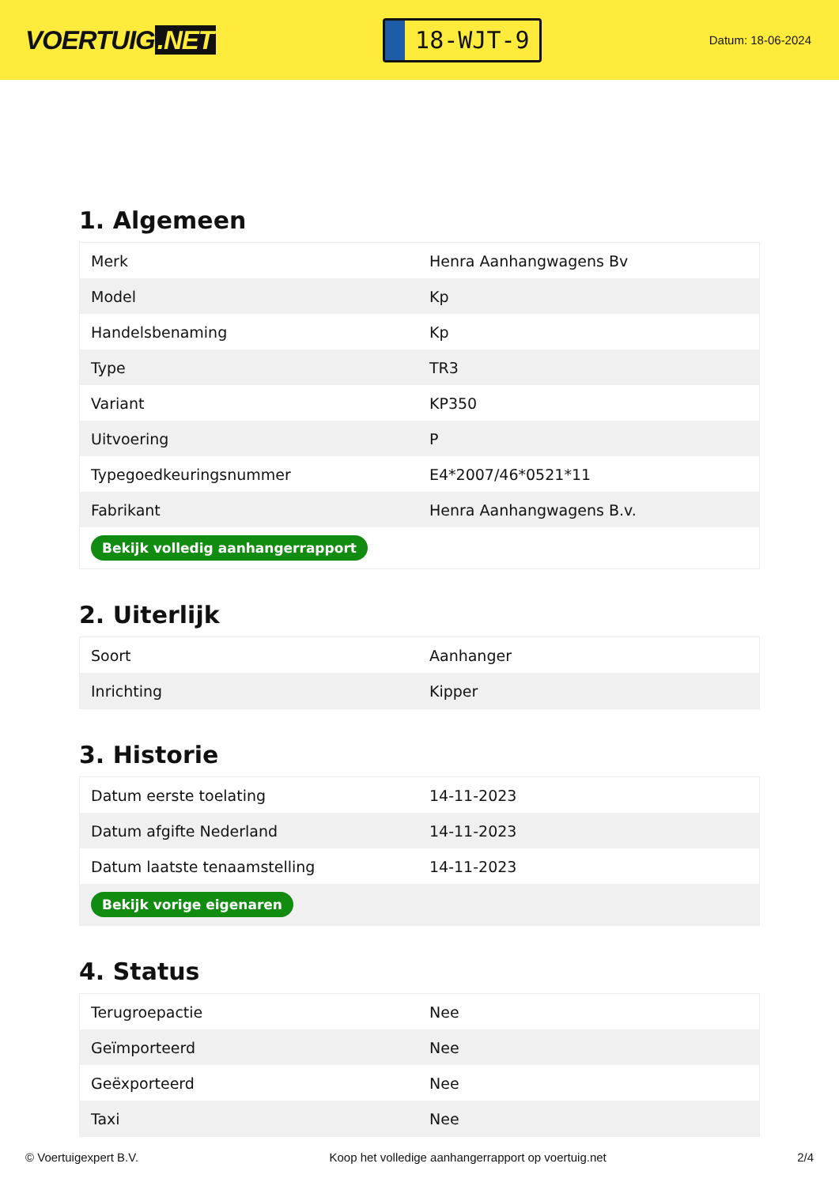VOERTUIG.NET
18-WJT-9
Datum: 18-06-2024
1. Algemeen
| Merk | Henra Aanhangwagens Bv |
| Model | Kp |
| Handelsbenaming | Kp |
| Type | TR3 |
| Variant | KP350 |
| Uitvoering | P |
| Typegoedkeuringsnummer | E4*2007/46*0521*11 |
| Fabrikant | Henra Aanhangwagens B.v. |
| Bekijk volledig aanhangerrapport | |
2. Uiterlijk
| Soort | Aanhanger |
| Inrichting | Kipper |
3. Historie
| Datum eerste toelating | 14-11-2023 |
| Datum afgifte Nederland | 14-11-2023 |
| Datum laatste tenaamstelling | 14-11-2023 |
| Bekijk vorige eigenaren | |
4. Status
| Terugroepactie | Nee |
| Geïmporteerd | Nee |
| Geëxporteerd | Nee |
| Taxi | Nee |
© Voertuigexpert B.V. Koop het volledige aanhangerrapport op voertuig.net 2/4